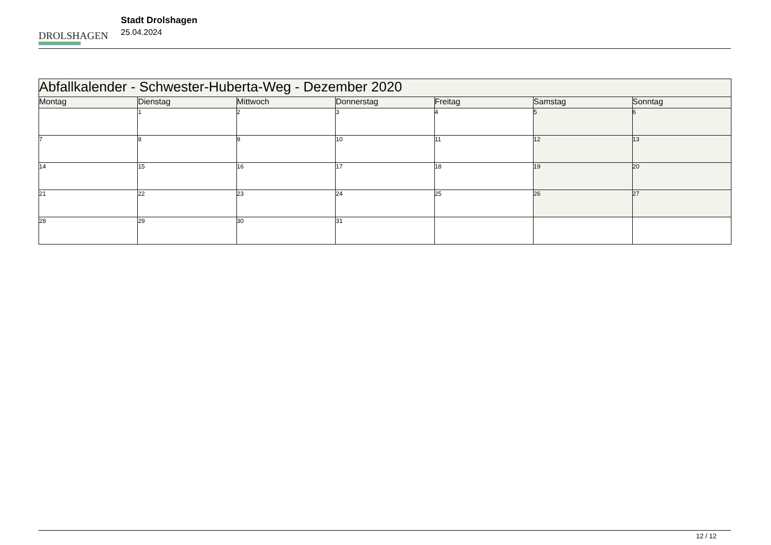DROLSHAGEN
Stadt Drolshagen
25.04.2024
| Abfallkalender - Schwester-Huberta-Weg - Dezember 2020 | | | | | | |
| Montag | Dienstag | Mittwoch | Donnerstag | Freitag | Samstag | Sonntag |
| | 1 | 2 | 3 | 4 | 5 | 6 |
| 7 | 8 | 9 | 10 | 11 | 12 | 13 |
| 14 | 15 | 16 | 17 | 18 | 19 | 20 |
| 21 | 22 | 23 | 24 | 25 | 26 | 27 |
| 28 | 29 | 30 | 31 | | | |
12 / 12